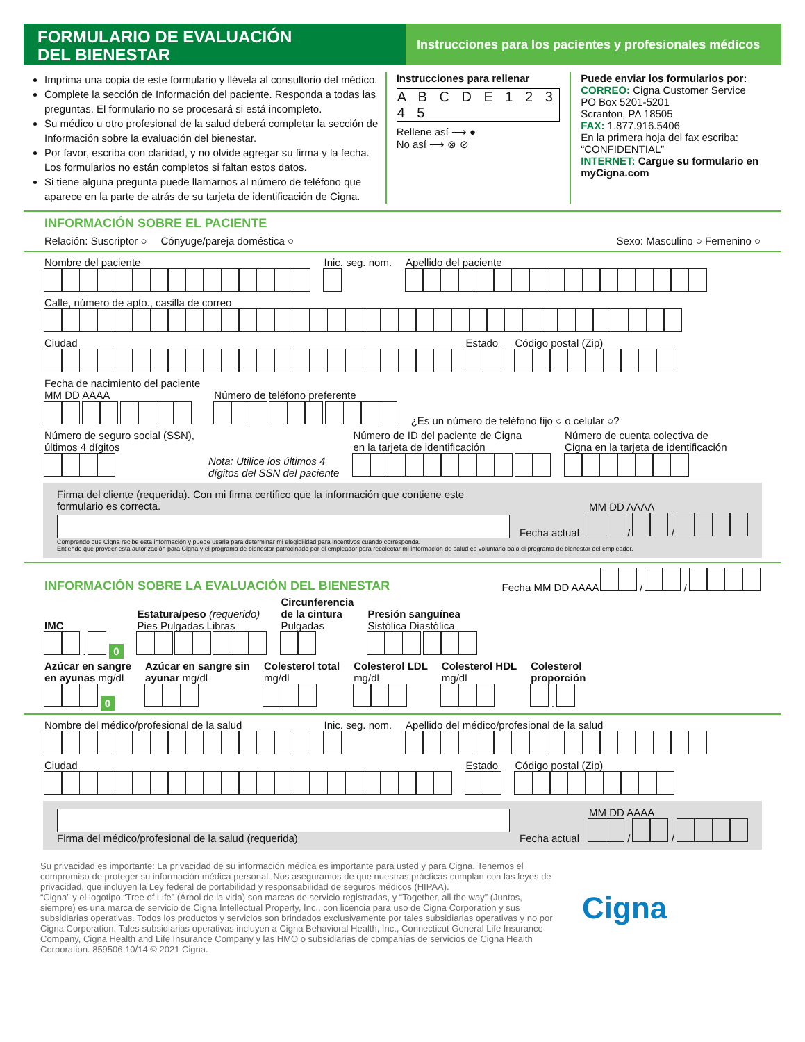FORMULARIO DE EVALUACIÓN
DEL BIENESTAR
Instrucciones para los pacientes y profesionales médicos
Imprima una copia de este formulario y llévela al consultorio del médico.
Complete la sección de Información del paciente. Responda a todas las preguntas. El formulario no se procesará si está incompleto.
Su médico u otro profesional de la salud deberá completar la sección de Información sobre la evaluación del bienestar.
Por favor, escriba con claridad, y no olvide agregar su firma y la fecha. Los formularios no están completos si faltan estos datos.
Si tiene alguna pregunta puede llamarnos al número de teléfono que aparece en la parte de atrás de su tarjeta de identificación de Cigna.
Instrucciones para rellenar
A B C D E 1 2 3 4 5
Rellene así ⟶ ●
No así ⟶ ⊗ ⊘
Puede enviar los formularios por:
CORREO: Cigna Customer Service
PO Box 5201-5201
Scranton, PA 18505
FAX: 1.877.916.5406
En la primera hoja del fax escriba: “CONFIDENTIAL”
INTERNET: Cargue su formulario en myCigna.com
INFORMACIÓN SOBRE EL PACIENTE
Relación: Suscriptor ○ Cónyuge/pareja doméstica ○ Sexo: Masculino ○ Femenino ○
Nombre del paciente
Inic. seg. nom.
Apellido del paciente
Calle, número de apto., casilla de correo
Ciudad
Estado
Código postal (Zip)
Fecha de nacimiento del paciente
MM DD AAAA
Número de teléfono preferente
¿Es un número de teléfono fijo ○ o celular ○?
Número de seguro social (SSN),
últimos 4 dígitos
Nota: Utilice los últimos 4
dígitos del SSN del paciente
Número de ID del paciente de Cigna
en la tarjeta de identificación
Número de cuenta colectiva de
Cigna en la tarjeta de identificación
Firma del cliente (requerida). Con mi firma certifico que la información que contiene este formulario es correcta.
Fecha actual
MM DD AAAA
/ /
Comprendo que Cigna recibe esta información y puede usarla para determinar mi elegibilidad para incentivos cuando corresponda.
Entiendo que proveer esta autorización para Cigna y el programa de bienestar patrocinado por el empleador para recolectar mi información de salud es voluntario bajo el programa de bienestar del empleador.
INFORMACIÓN SOBRE LA EVALUACIÓN DEL BIENESTAR
Fecha MM DD AAAA / /
IMC
. 0
Estatura/peso (requerido)
Pies Pulgadas Libras
Circunferencia
de la cintura
Pulgadas
Presión sanguínea
Sistólica Diastólica
Azúcar en sangre
en ayunas mg/dl
0
Azúcar en sangre sin
ayunar mg/dl
Colesterol total
mg/dl
Colesterol LDL
mg/dl
Colesterol HDL
mg/dl
Colesterol
proporción
.
Nombre del médico/profesional de la salud
Inic. seg. nom.
Apellido del médico/profesional de la salud
Ciudad
Estado
Código postal (Zip)
Firma del médico/profesional de la salud (requerida)
Fecha actual
MM DD AAAA
/ /
Su privacidad es importante: La privacidad de su información médica es importante para usted y para Cigna. Tenemos el compromiso de proteger su información médica personal. Nos aseguramos de que nuestras prácticas cumplan con las leyes de privacidad, que incluyen la Ley federal de portabilidad y responsabilidad de seguros médicos (HIPAA).
“Cigna” y el logotipo “Tree of Life” (Árbol de la vida) son marcas de servicio registradas, y “Together, all the way” (Juntos, siempre) es una marca de servicio de Cigna Intellectual Property, Inc., con licencia para uso de Cigna Corporation y sus subsidiarias operativas. Todos los productos y servicios son brindados exclusivamente por tales subsidiarias operativas y no por Cigna Corporation. Tales subsidiarias operativas incluyen a Cigna Behavioral Health, Inc., Connecticut General Life Insurance Company, Cigna Health and Life Insurance Company y las HMO o subsidiarias de compañías de servicios de Cigna Health Corporation. 859506 10/14 © 2021 Cigna.
Cigna